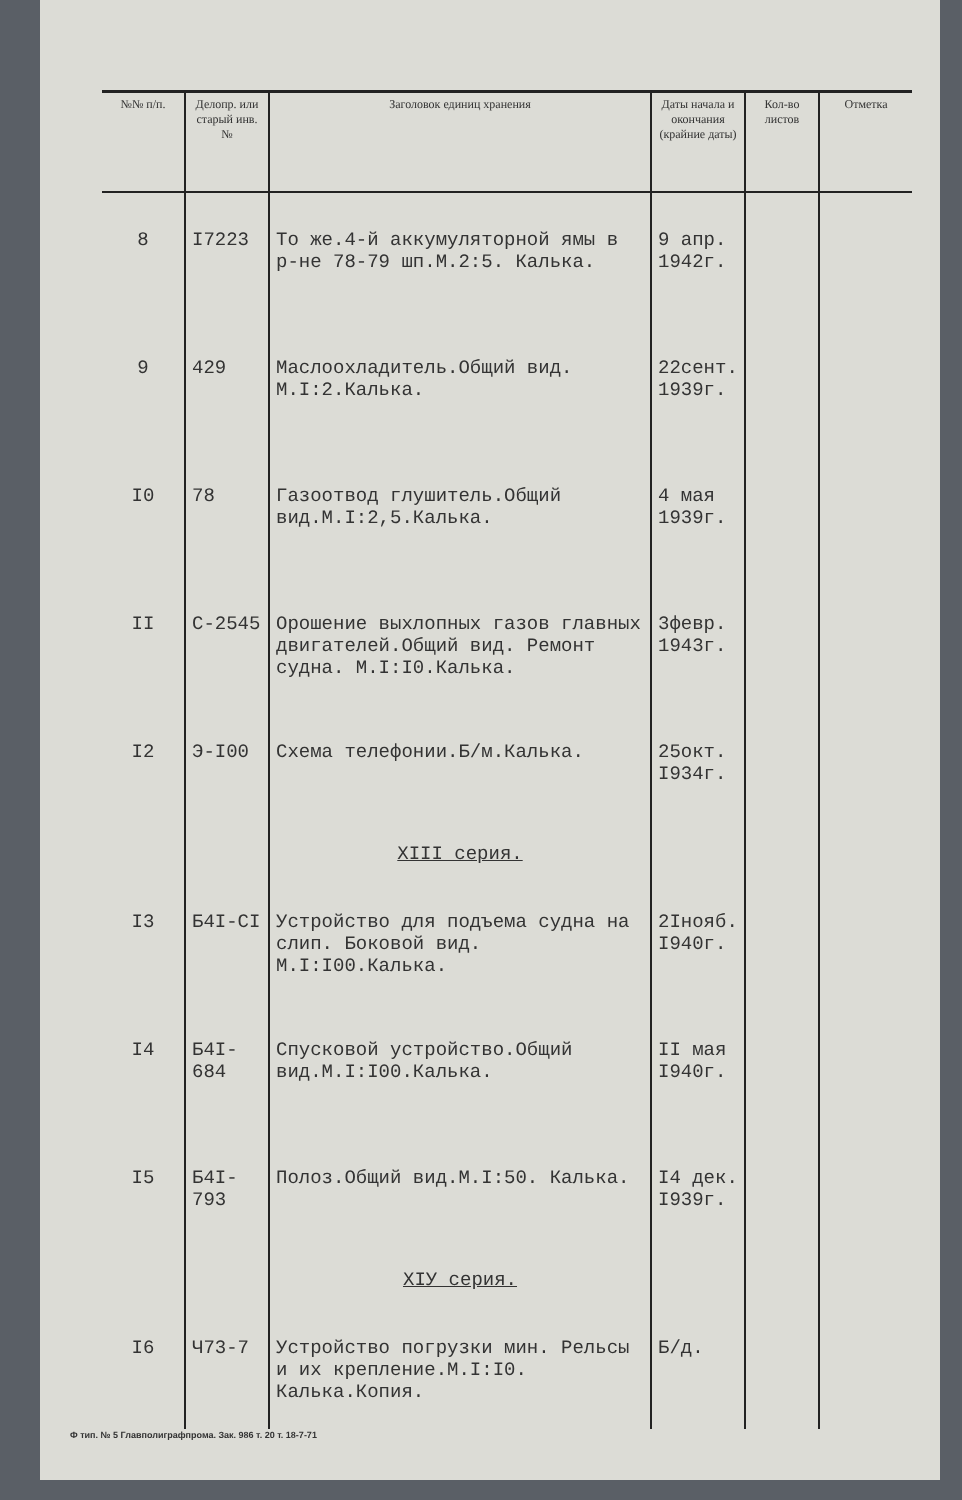| №№ п/п. | Делопр. или старый инв. № | Заголовок единиц хранения | Даты начала и окончания (крайние даты) | Кол-во листов | Отметка |
| --- | --- | --- | --- | --- | --- |
| 8 | I7223 | То же.4-й аккумуляторной ямы в р-не 78-79 шп.М.2:5. Калька. | 9 апр. 1942г. | | |
| 9 | 429 | Маслоохладитель.Общий вид. М.I:2.Калька. | 22сент. 1939г. | | |
| I0 | 78 | Газоотвод глушитель.Общий вид.М.I:2,5.Калька. | 4 мая 1939г. | | |
| II | С-2545 | Орошение выхлопных газов главных двигателей.Общий вид. Ремонт судна. М.I:I0.Калька. | 3февр. 1943г. | | |
| I2 | Э-I00 | Схема телефонии.Б/м.Калька. | 25окт. I934г. | | |
| | | XIII серия. | | | |
| I3 | Б4I-CI | Устройство для подъема судна на слип. Боковой вид. М.I:I00.Калька. | 2Iнояб. I940г. | | |
| I4 | Б4I-684 | Спусковой устройство.Общий вид.М.I:I00.Калька. | II мая I940г. | | |
| I5 | Б4I-793 | Полоз.Общий вид.М.I:50. Калька. | I4 дек. I939г. | | |
| | | XIУ серия. | | | |
| I6 | Ч73-7 | Устройство погрузки мин. Рельсы и их крепление.М.I:I0. Калька.Копия. | Б/д. | | |
Ф тип. № 5 Главполиграфпрома. Зак. 986 т. 20 т. 18-7-71